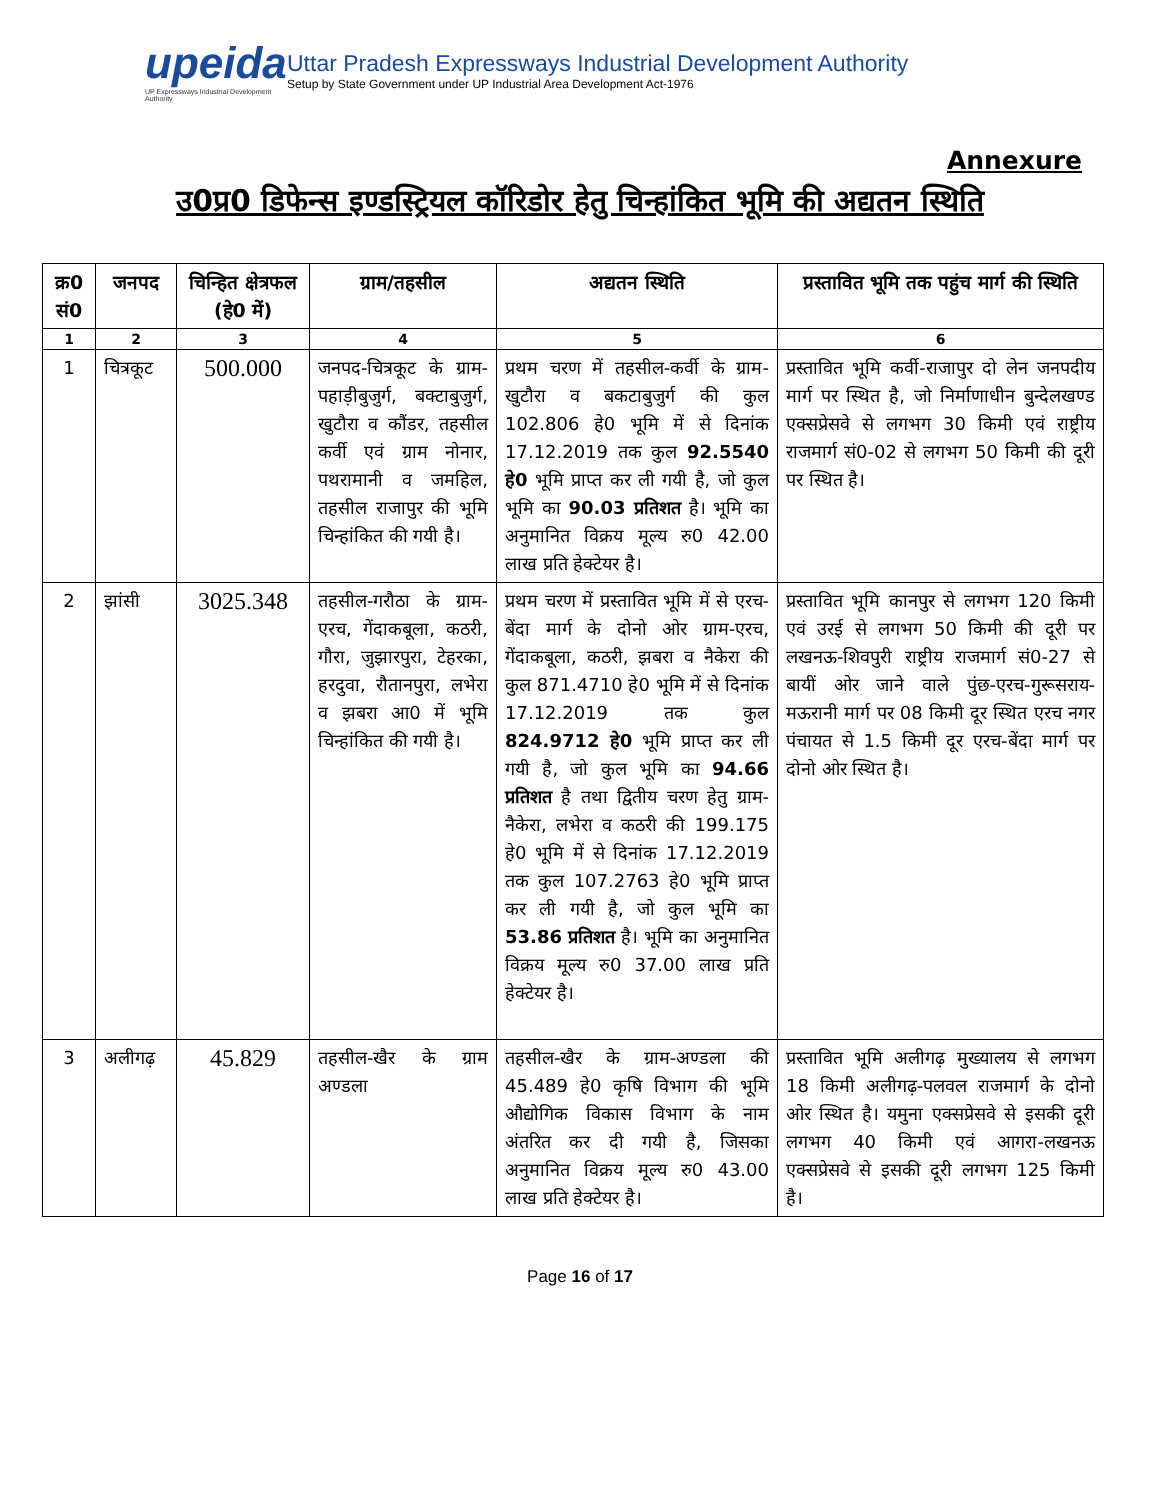upeida
UP Expressways Industrial Development Authority
Uttar Pradesh Expressways Industrial Development Authority
Setup by State Government under UP Industrial Area Development Act-1976
Annexure
उ0प्र0 डिफेन्स इण्डस्ट्रियल कॉरिडोर हेतु चिन्हांकित भूमि की अद्यतन स्थिति
| क्र0 सं0 | जनपद | चिन्हित क्षेत्रफल (हे0 में) | ग्राम/तहसील | अद्यतन स्थिति | प्रस्तावित भूमि तक पहुंच मार्ग की स्थिति |
| --- | --- | --- | --- | --- | --- |
| 1 | 2 | 3 | 4 | 5 | 6 |
| 1 | चित्रकूट | 500.000 | जनपद-चित्रकूट के ग्राम-पहाड़ीबुजुर्ग, बक्टाबुजुर्ग, खुटौरा व कौंडर, तहसील कर्वी एवं ग्राम नोनार, पथरामानी व जमहिल, तहसील राजापुर की भूमि चिन्हांकित की गयी है। | प्रथम चरण में तहसील-कर्वी के ग्राम-खुटौरा व बकटाबुजुर्ग की कुल 102.806 हे0 भूमि में से दिनांक 17.12.2019 तक कुल 92.5540 हे0 भूमि प्राप्त कर ली गयी है, जो कुल भूमि का 90.03 प्रतिशत है। भूमि का अनुमानित विक्रय मूल्य रु0 42.00 लाख प्रति हेक्टेयर है। | प्रस्तावित भूमि कर्वी-राजापुर दो लेन जनपदीय मार्ग पर स्थित है, जो निर्माणाधीन बुन्देलखण्ड एक्सप्रेसवे से लगभग 30 किमी एवं राष्ट्रीय राजमार्ग सं0-02 से लगभग 50 किमी की दूरी पर स्थित है। |
| 2 | झांसी | 3025.348 | तहसील-गरौठा के ग्राम-एरच, गेंदाकबूला, कठरी, गौरा, जुझारपुरा, टेहरका, हरदुवा, रौतानपुरा, लभेरा व झबरा आ0 में भूमि चिन्हांकित की गयी है। | प्रथम चरण में प्रस्तावित भूमि में से एरच-बेंदा मार्ग के दोनो ओर ग्राम-एरच, गेंदाकबूला, कठरी, झबरा व नैकेरा की कुल 871.4710 हे0 भूमि में से दिनांक 17.12.2019 तक कुल 824.9712 हे0 भूमि प्राप्त कर ली गयी है, जो कुल भूमि का 94.66 प्रतिशत है तथा द्वितीय चरण हेतु ग्राम-नैकेरा, लभेरा व कठरी की 199.175 हे0 भूमि में से दिनांक 17.12.2019 तक कुल 107.2763 हे0 भूमि प्राप्त कर ली गयी है, जो कुल भूमि का 53.86 प्रतिशत है। भूमि का अनुमानित विक्रय मूल्य रु0 37.00 लाख प्रति हेक्टेयर है। | प्रस्तावित भूमि कानपुर से लगभग 120 किमी एवं उरई से लगभग 50 किमी की दूरी पर लखनऊ-शिवपुरी राष्ट्रीय राजमार्ग सं0-27 से बायीं ओर जाने वाले पुंछ-एरच-गुरूसराय- मऊरानी मार्ग पर 08 किमी दूर स्थित एरच नगर पंचायत से 1.5 किमी दूर एरच-बेंदा मार्ग पर दोनो ओर स्थित है। |
| 3 | अलीगढ़ | 45.829 | तहसील-खैर के ग्राम अण्डला | तहसील-खैर के ग्राम-अण्डला की 45.489 हे0 कृषि विभाग की भूमि औद्योगिक विकास विभाग के नाम अंतरित कर दी गयी है, जिसका अनुमानित विक्रय मूल्य रु0 43.00 लाख प्रति हेक्टेयर है। | प्रस्तावित भूमि अलीगढ़ मुख्यालय से लगभग 18 किमी अलीगढ़-पलवल राजमार्ग के दोनो ओर स्थित है। यमुना एक्सप्रेसवे से इसकी दूरी लगभग 40 किमी एवं आगरा-लखनऊ एक्सप्रेसवे से इसकी दूरी लगभग 125 किमी है। |
Page 16 of 17